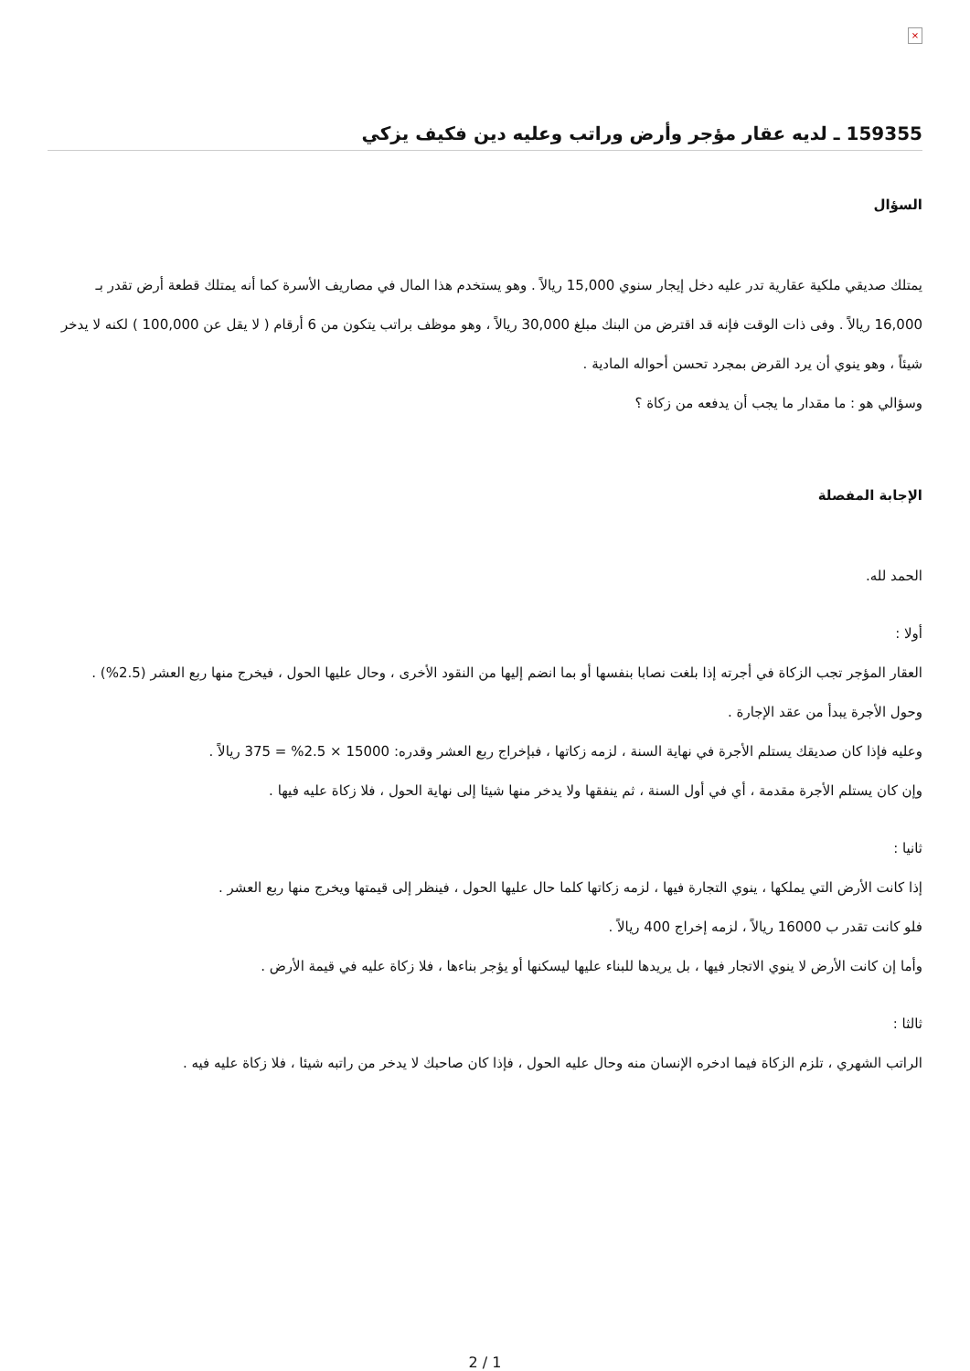×
159355 ـ لديه عقار مؤجر وأرض وراتب وعليه دين فكيف يزكي
السؤال
يمتلك صديقي ملكية عقارية تدر عليه دخل إيجار سنوي 15,000 ريالاً . وهو يستخدم هذا المال في مصاريف الأسرة كما أنه يمتلك قطعة أرض تقدر بـ 16,000 ريالاً . وفى ذات الوقت فإنه قد اقترض من البنك مبلغ 30,000 ريالاً ، وهو موظف براتب يتكون من 6 أرقام ( لا يقل عن 100,000 ) لكنه لا يدخر شيئاً ، وهو ينوي أن يرد القرض بمجرد تحسن أحواله المادية .
وسؤالي هو : ما مقدار ما يجب أن يدفعه من زكاة ؟
الإجابة المفصلة
الحمد لله.
أولا :
العقار المؤجر تجب الزكاة في أجرته إذا بلغت نصابا بنفسها أو بما انضم إليها من النقود الأخرى ، وحال عليها الحول ، فيخرج منها ربع العشر (2.5%) .
وحول الأجرة يبدأ من عقد الإجارة .
وعليه فإذا كان صديقك يستلم الأجرة في نهاية السنة ، لزمه زكاتها ، فبإخراج ربع العشر وقدره: 15000 × 2.5% = 375 ريالاً .
وإن كان يستلم الأجرة مقدمة ، أي في أول السنة ، ثم ينفقها ولا يدخر منها شيئا إلى نهاية الحول ، فلا زكاة عليه فيها .
ثانيا :
إذا كانت الأرض التي يملكها ، ينوي التجارة فيها ، لزمه زكاتها كلما حال عليها الحول ، فينظر إلى قيمتها ويخرج منها ربع العشر .
فلو كانت تقدر ب 16000 ريالاً ، لزمه إخراج 400 ريالاً .
وأما إن كانت الأرض لا ينوي الاتجار فيها ، بل يريدها للبناء عليها ليسكنها أو يؤجر بناءها ، فلا زكاة عليه في قيمة الأرض .
ثالثا :
الراتب الشهري ، تلزم الزكاة فيما ادخره الإنسان منه وحال عليه الحول ، فإذا كان صاحبك لا يدخر من راتبه شيئا ، فلا زكاة عليه فيه .
2 / 1